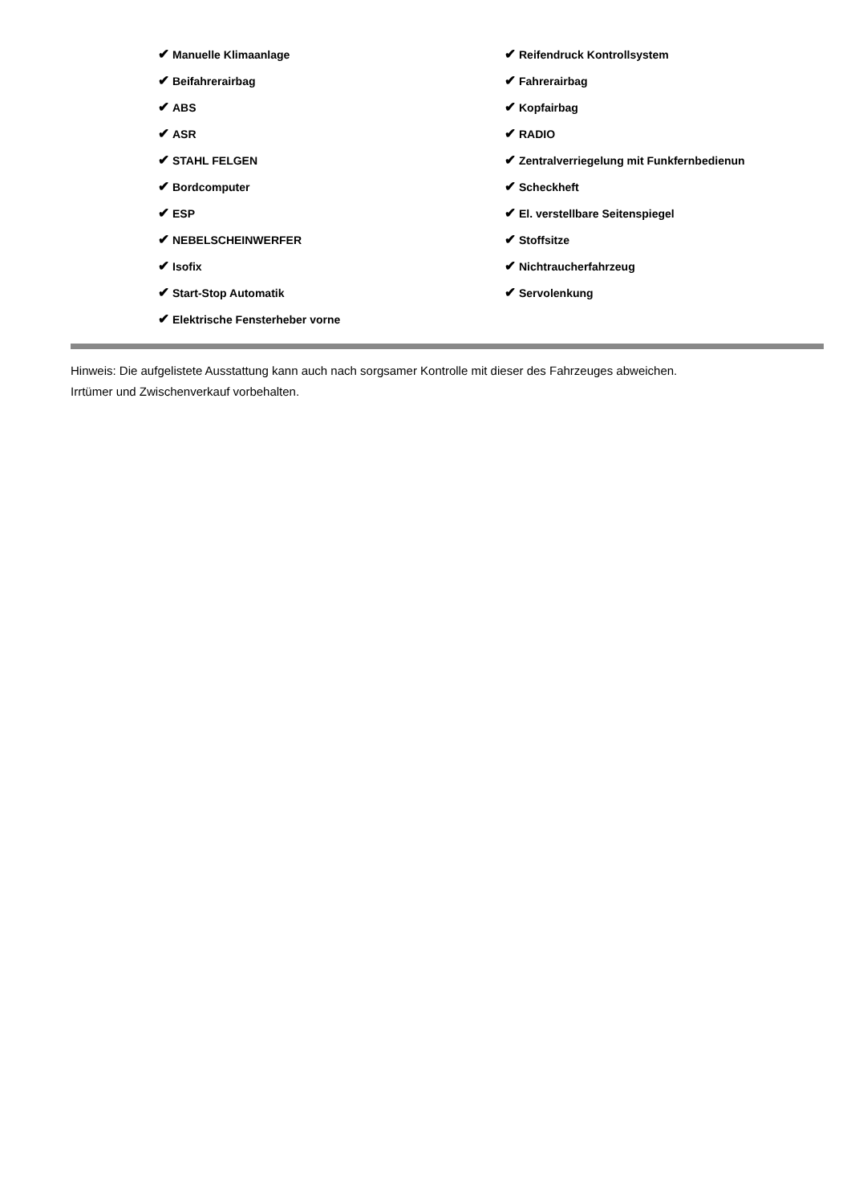✔ Manuelle Klimaanlage
✔ Beifahrerairbag
✔ ABS
✔ ASR
✔ STAHL FELGEN
✔ Bordcomputer
✔ ESP
✔ NEBELSCHEINWERFER
✔ Isofix
✔ Start-Stop Automatik
✔ Elektrische Fensterheber vorne
✔ Reifendruck Kontrollsystem
✔ Fahrerairbag
✔ Kopfairbag
✔ RADIO
✔ Zentralverriegelung mit Funkfernbedienun
✔ Scheckheft
✔ El. verstellbare Seitenspiegel
✔ Stoffsitze
✔ Nichtraucherfahrzeug
✔ Servolenkung
Hinweis: Die aufgelistete Ausstattung kann auch nach sorgsamer Kontrolle mit dieser des Fahrzeuges abweichen. Irrtümer und Zwischenverkauf vorbehalten.